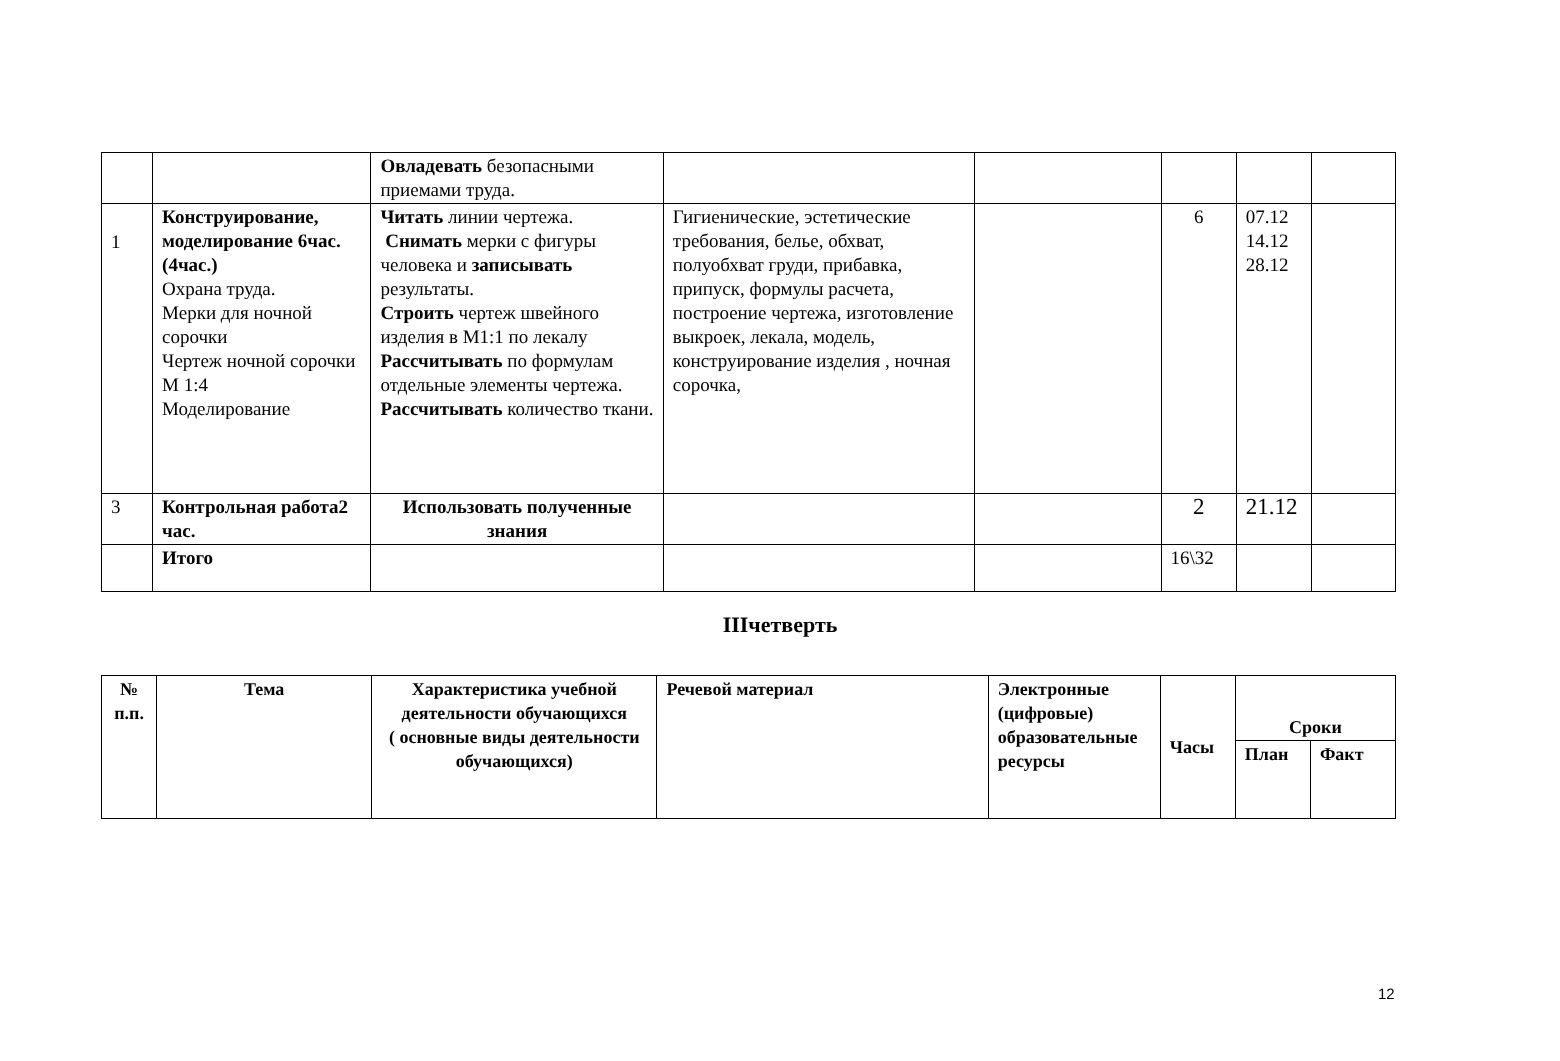| | | Овладевать безопасными приемами труда. | | | | | |
| 1 | Конструирование, моделирование 6час.(4час.) Охрана труда. Мерки для ночной сорочки Чертеж ночной сорочки М 1:4 Моделирование | Читать линии чертежа. Снимать мерки с фигуры человека и записывать результаты. Строить чертеж швейного изделия в М1:1 по лекалу Рассчитывать по формулам отдельные элементы чертежа. Рассчитывать количество ткани. | Гигиенические, эстетические требования, белье, обхват, полуобхват груди, прибавка, припуск, формулы расчета, построение чертежа, изготовление выкроек, лекала, модель, конструирование изделия , ночная сорочка, | | 6 | 07.12 14.12 28.12 | |
| 3 | Контрольная работа2 час. | Использовать полученные знания | | | 2 | 21.12 | |
| | Итого | | | | 16\32 | | |
IIIчетверть
| № п.п. | Тема | Характеристика учебной деятельности обучающихся ( основные виды деятельности обучающихся) | Речевой материал | Электронные (цифровые) образовательные ресурсы | Часы | Сроки | |
| --- | --- | --- | --- | --- | --- | --- | --- |
| | | | | | | План | Факт |
12